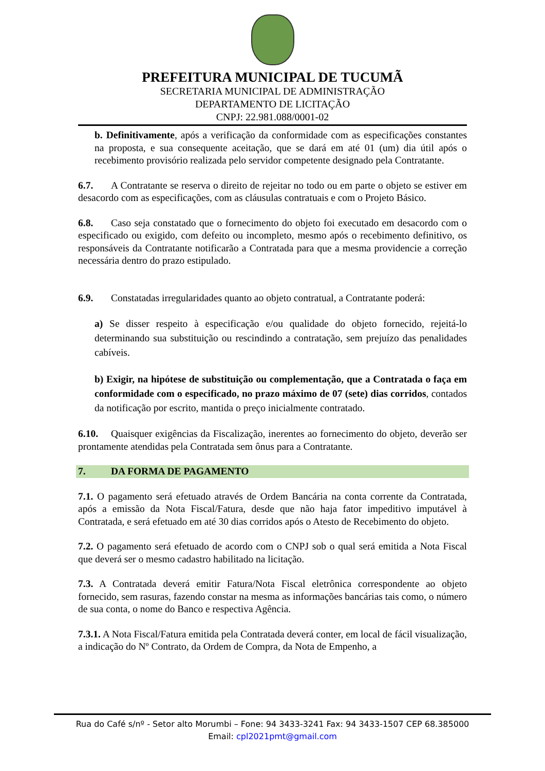PREFEITURA MUNICIPAL DE TUCUMÃ
SECRETARIA MUNICIPAL DE ADMINISTRAÇÃO
DEPARTAMENTO DE LICITAÇÃO
CNPJ: 22.981.088/0001-02
b. Definitivamente, após a verificação da conformidade com as especificações constantes na proposta, e sua consequente aceitação, que se dará em até 01 (um) dia útil após o recebimento provisório realizada pelo servidor competente designado pela Contratante.
6.7. A Contratante se reserva o direito de rejeitar no todo ou em parte o objeto se estiver em desacordo com as especificações, com as cláusulas contratuais e com o Projeto Básico.
6.8. Caso seja constatado que o fornecimento do objeto foi executado em desacordo com o especificado ou exigido, com defeito ou incompleto, mesmo após o recebimento definitivo, os responsáveis da Contratante notificarão a Contratada para que a mesma providencie a correção necessária dentro do prazo estipulado.
6.9. Constatadas irregularidades quanto ao objeto contratual, a Contratante poderá:
a) Se disser respeito à especificação e/ou qualidade do objeto fornecido, rejeitá-lo determinando sua substituição ou rescindindo a contratação, sem prejuízo das penalidades cabíveis.
b) Exigir, na hipótese de substituição ou complementação, que a Contratada o faça em conformidade com o especificado, no prazo máximo de 07 (sete) dias corridos, contados da notificação por escrito, mantida o preço inicialmente contratado.
6.10. Quaisquer exigências da Fiscalização, inerentes ao fornecimento do objeto, deverão ser prontamente atendidas pela Contratada sem ônus para a Contratante.
7. DA FORMA DE PAGAMENTO
7.1. O pagamento será efetuado através de Ordem Bancária na conta corrente da Contratada, após a emissão da Nota Fiscal/Fatura, desde que não haja fator impeditivo imputável à Contratada, e será efetuado em até 30 dias corridos após o Atesto de Recebimento do objeto.
7.2. O pagamento será efetuado de acordo com o CNPJ sob o qual será emitida a Nota Fiscal que deverá ser o mesmo cadastro habilitado na licitação.
7.3. A Contratada deverá emitir Fatura/Nota Fiscal eletrônica correspondente ao objeto fornecido, sem rasuras, fazendo constar na mesma as informações bancárias tais como, o número de sua conta, o nome do Banco e respectiva Agência.
7.3.1. A Nota Fiscal/Fatura emitida pela Contratada deverá conter, em local de fácil visualização, a indicação do Nº Contrato, da Ordem de Compra, da Nota de Empenho, a
Rua do Café s/nº - Setor alto Morumbi – Fone: 94 3433-3241 Fax: 94 3433-1507 CEP 68.385000
Email: cpl2021pmt@gmail.com